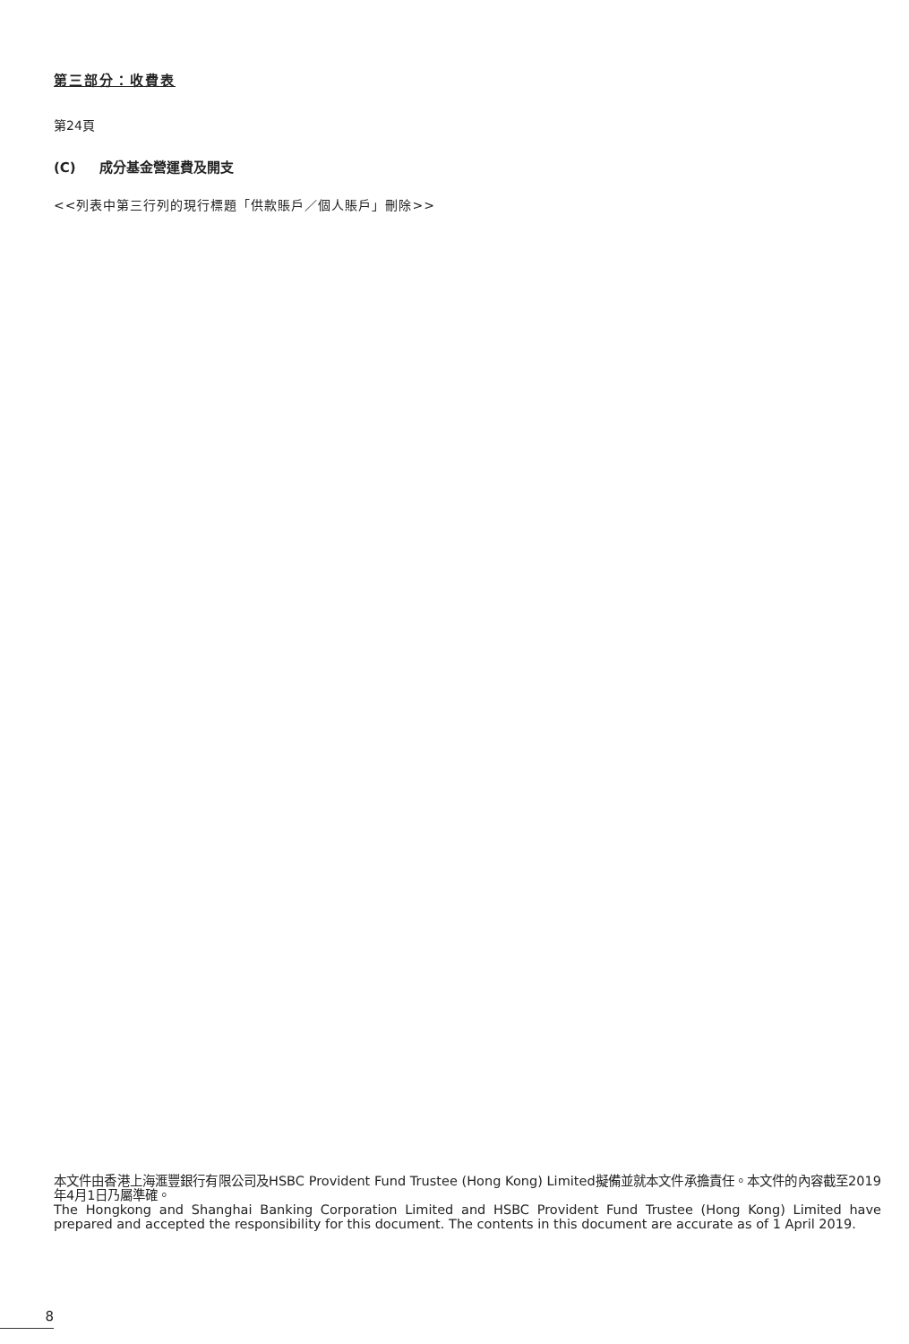第三部分：收費表
第24頁
(C) 成分基金營運費及開支
<<列表中第三行列的現行標題「供款賬戶／個人賬戶」刪除>>
本文件由香港上海滙豐銀行有限公司及HSBC Provident Fund Trustee (Hong Kong) Limited擬備並就本文件承擔責任。本文件的內容截至2019年4月1日乃屬準確。
The Hongkong and Shanghai Banking Corporation Limited and HSBC Provident Fund Trustee (Hong Kong) Limited have prepared and accepted the responsibility for this document. The contents in this document are accurate as of 1 April 2019.
8